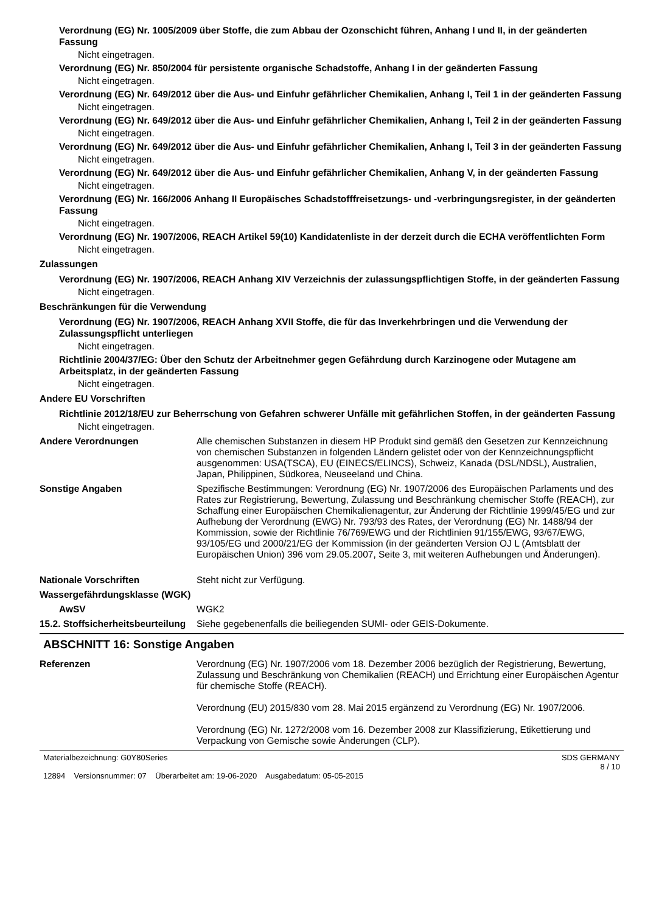Verordnung (EG) Nr. 1005/2009 über Stoffe, die zum Abbau der Ozonschicht führen, Anhang I und II, in der geänderten Fassung
Nicht eingetragen.
Verordnung (EG) Nr. 850/2004 für persistente organische Schadstoffe, Anhang I in der geänderten Fassung
Nicht eingetragen.
Verordnung (EG) Nr. 649/2012 über die Aus- und Einfuhr gefährlicher Chemikalien, Anhang I, Teil 1 in der geänderten Fassung
Nicht eingetragen.
Verordnung (EG) Nr. 649/2012 über die Aus- und Einfuhr gefährlicher Chemikalien, Anhang I, Teil 2 in der geänderten Fassung
Nicht eingetragen.
Verordnung (EG) Nr. 649/2012 über die Aus- und Einfuhr gefährlicher Chemikalien, Anhang I, Teil 3 in der geänderten Fassung
Nicht eingetragen.
Verordnung (EG) Nr. 649/2012 über die Aus- und Einfuhr gefährlicher Chemikalien, Anhang V, in der geänderten Fassung
Nicht eingetragen.
Verordnung (EG) Nr. 166/2006 Anhang II Europäisches Schadstofffreisetzungs- und -verbringungsregister, in der geänderten Fassung
Nicht eingetragen.
Verordnung (EG) Nr. 1907/2006, REACH Artikel 59(10) Kandidatenliste in der derzeit durch die ECHA veröffentlichten Form
Nicht eingetragen.
Zulassungen
Verordnung (EG) Nr. 1907/2006, REACH Anhang XIV Verzeichnis der zulassungspflichtigen Stoffe, in der geänderten Fassung
Nicht eingetragen.
Beschränkungen für die Verwendung
Verordnung (EG) Nr. 1907/2006, REACH Anhang XVII Stoffe, die für das Inverkehrbringen und die Verwendung der Zulassungspflicht unterliegen
Nicht eingetragen.
Richtlinie 2004/37/EG: Über den Schutz der Arbeitnehmer gegen Gefährdung durch Karzinogene oder Mutagene am Arbeitsplatz, in der geänderten Fassung
Nicht eingetragen.
Andere EU Vorschriften
Richtlinie 2012/18/EU zur Beherrschung von Gefahren schwerer Unfälle mit gefährlichen Stoffen, in der geänderten Fassung
Nicht eingetragen.
Andere Verordnungen
Alle chemischen Substanzen in diesem HP Produkt sind gemäß den Gesetzen zur Kennzeichnung von chemischen Substanzen in folgenden Ländern gelistet oder von der Kennzeichnungspflicht ausgenommen: USA(TSCA), EU (EINECS/ELINCS), Schweiz, Kanada (DSL/NDSL), Australien, Japan, Philippinen, Südkorea, Neuseeland und China.
Sonstige Angaben
Spezifische Bestimmungen: Verordnung (EG) Nr. 1907/2006 des Europäischen Parlaments und des Rates zur Registrierung, Bewertung, Zulassung und Beschränkung chemischer Stoffe (REACH), zur Schaffung einer Europäischen Chemikalienagentur, zur Änderung der Richtlinie 1999/45/EG und zur Aufhebung der Verordnung (EWG) Nr. 793/93 des Rates, der Verordnung (EG) Nr. 1488/94 der Kommission, sowie der Richtlinie 76/769/EWG und der Richtlinien 91/155/EWG, 93/67/EWG, 93/105/EG und 2000/21/EG der Kommission (in der geänderten Version OJ L (Amtsblatt der Europäischen Union) 396 vom 29.05.2007, Seite 3, mit weiteren Aufhebungen und Änderungen).
Nationale Vorschriften
Steht nicht zur Verfügung.
Wassergefährdungsklasse (WGK)
AwSV
WGK2
15.2. Stoffsicherheitsbeurteilung
Siehe gegebenenfalls die beiliegenden SUMI- oder GEIS-Dokumente.
ABSCHNITT 16: Sonstige Angaben
Referenzen
Verordnung (EG) Nr. 1907/2006 vom 18. Dezember 2006 bezüglich der Registrierung, Bewertung, Zulassung und Beschränkung von Chemikalien (REACH) und Errichtung einer Europäischen Agentur für chemische Stoffe (REACH).
Verordnung (EU) 2015/830 vom 28. Mai 2015 ergänzend zu Verordnung (EG) Nr. 1907/2006.
Verordnung (EG) Nr. 1272/2008 vom 16. Dezember 2008 zur Klassifizierung, Etikettierung und Verpackung von Gemische sowie Änderungen (CLP).
Materialbezeichnung: G0Y80Series
12894 Versionsnummer: 07 Überarbeitet am: 19-06-2020 Ausgabedatum: 05-05-2015
SDS GERMANY
8 / 10